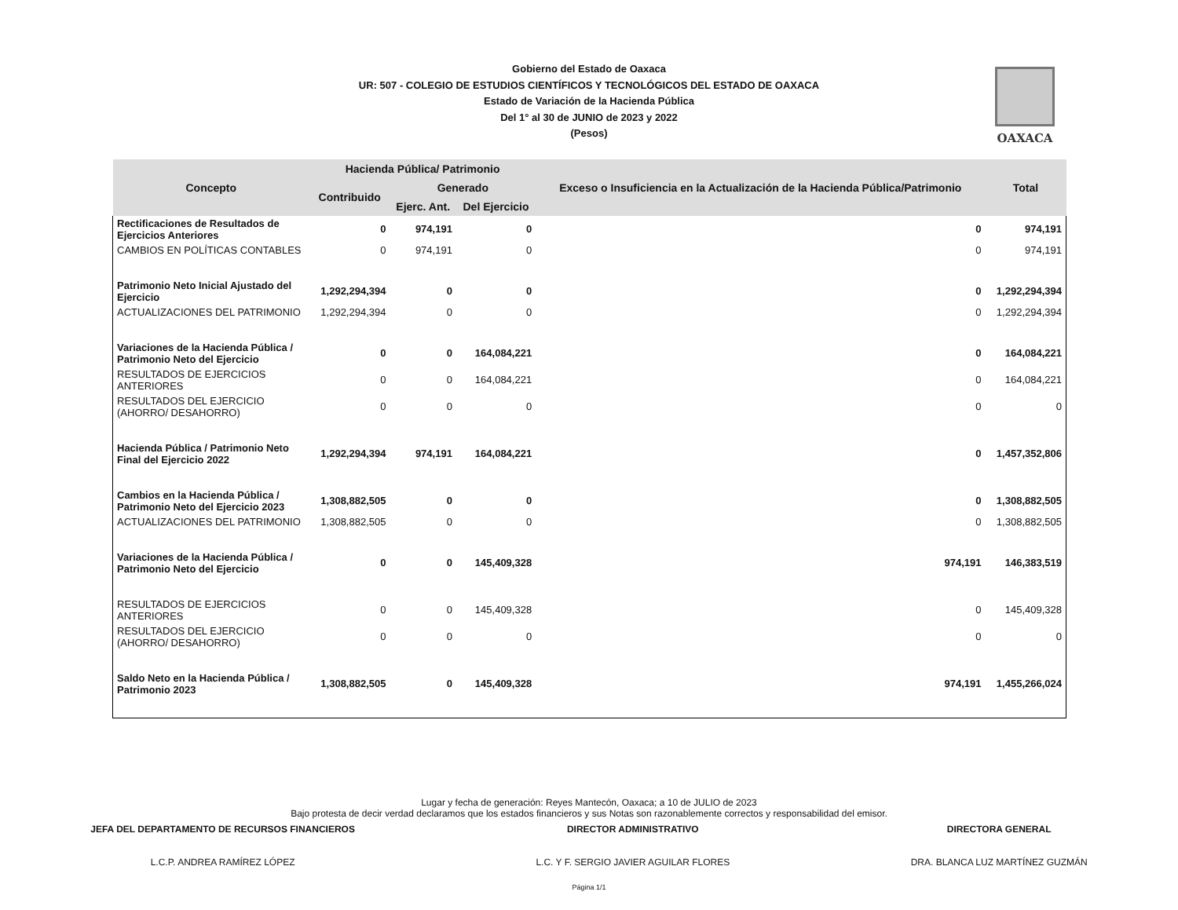Gobierno del Estado de Oaxaca
UR: 507 - COLEGIO DE ESTUDIOS CIENTÍFICOS Y TECNOLÓGICOS DEL ESTADO DE OAXACA
Estado de Variación de la Hacienda Pública
Del 1° al 30 de JUNIO de 2023 y 2022
(Pesos)
OAXACA
| Concepto | Hacienda Pública/ Patrimonio | | | Exceso o Insuficiencia en la Actualización de la Hacienda Pública/Patrimonio | Total |
| --- | --- | --- | --- | --- | --- |
| | Contribuido | Generado | | | |
| | | Ejerc. Ant. | Del Ejercicio | | |
| Rectificaciones de Resultados de Ejercicios Anteriores | 0 | 974,191 | 0 | 0 | 974,191 |
| CAMBIOS EN POLÍTICAS CONTABLES | 0 | 974,191 | 0 | 0 | 974,191 |
| Patrimonio Neto Inicial Ajustado del Ejercicio | 1,292,294,394 | 0 | 0 | 0 | 1,292,294,394 |
| ACTUALIZACIONES DEL PATRIMONIO | 1,292,294,394 | 0 | 0 | 0 | 1,292,294,394 |
| Variaciones de la Hacienda Pública / Patrimonio Neto del Ejercicio | 0 | 0 | 164,084,221 | 0 | 164,084,221 |
| RESULTADOS DE EJERCICIOS ANTERIORES | 0 | 0 | 164,084,221 | 0 | 164,084,221 |
| RESULTADOS DEL EJERCICIO (AHORRO/ DESAHORRO) | 0 | 0 | 0 | 0 | 0 |
| Hacienda Pública / Patrimonio Neto Final del Ejercicio 2022 | 1,292,294,394 | 974,191 | 164,084,221 | 0 | 1,457,352,806 |
| Cambios en la Hacienda Pública / Patrimonio Neto del Ejercicio 2023 | 1,308,882,505 | 0 | 0 | 0 | 1,308,882,505 |
| ACTUALIZACIONES DEL PATRIMONIO | 1,308,882,505 | 0 | 0 | 0 | 1,308,882,505 |
| Variaciones de la Hacienda Pública / Patrimonio Neto del Ejercicio | 0 | 0 | 145,409,328 | 974,191 | 146,383,519 |
| RESULTADOS DE EJERCICIOS ANTERIORES | 0 | 0 | 145,409,328 | 0 | 145,409,328 |
| RESULTADOS DEL EJERCICIO (AHORRO/ DESAHORRO) | 0 | 0 | 0 | 0 | 0 |
| Saldo Neto en la Hacienda Pública / Patrimonio 2023 | 1,308,882,505 | 0 | 145,409,328 | 974,191 | 1,455,266,024 |
Lugar y fecha de generación: Reyes Mantecón, Oaxaca; a 10 de JULIO de 2023
Bajo protesta de decir verdad declaramos que los estados financieros y sus Notas son razonablemente correctos y responsabilidad del emisor.
JEFA DEL DEPARTAMENTO DE RECURSOS FINANCIEROS
L.C.P. ANDREA RAMÍREZ LÓPEZ
DIRECTOR ADMINISTRATIVO
L.C. Y F. SERGIO JAVIER AGUILAR FLORES
DIRECTORA GENERAL
DRA. BLANCA LUZ MARTÍNEZ GUZMÁN
Página 1/1